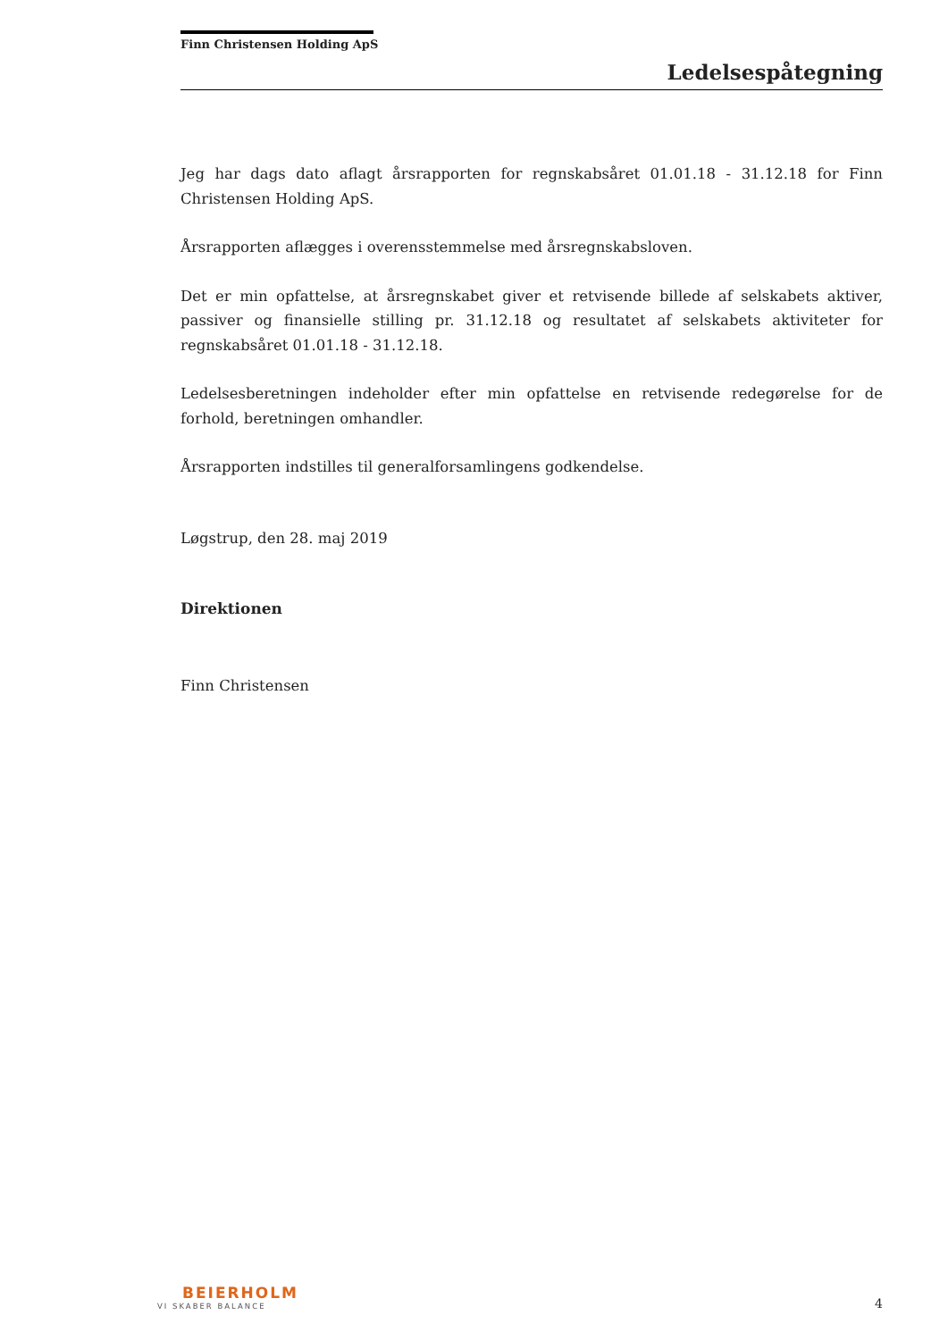Finn Christensen Holding ApS
Ledelsespåtegning
Jeg har dags dato aflagt årsrapporten for regnskabsåret 01.01.18 - 31.12.18 for Finn Christensen Holding ApS.
Årsrapporten aflægges i overensstemmelse med årsregnskabsloven.
Det er min opfattelse, at årsregnskabet giver et retvisende billede af selskabets aktiver, passiver og finansielle stilling pr. 31.12.18 og resultatet af selskabets aktiviteter for regnskabsåret 01.01.18 - 31.12.18.
Ledelsesberetningen indeholder efter min opfattelse en retvisende redegørelse for de forhold, beretningen omhandler.
Årsrapporten indstilles til generalforsamlingens godkendelse.
Løgstrup, den 28. maj 2019
Direktionen
Finn Christensen
BEIERHOLM
VI SKABER BALANCE
4